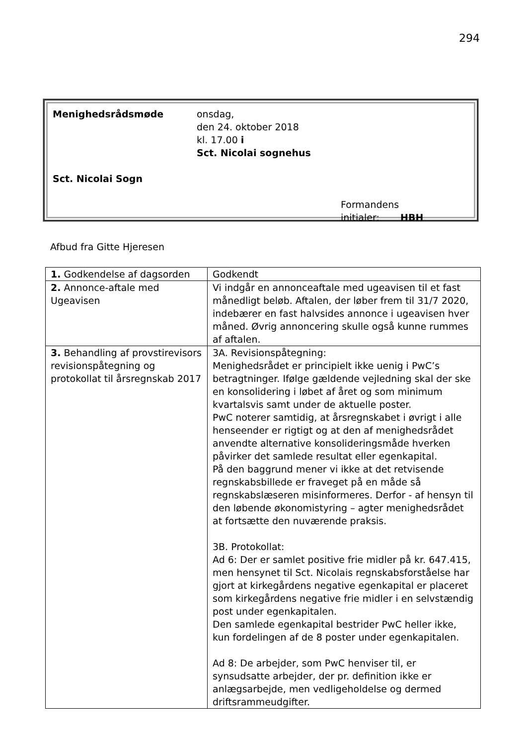294
Menighedsrådsmøde
Sct. Nicolai Sogn
onsdag,
den 24. oktober 2018
kl. 17.00 i
Sct. Nicolai sognehus
Formandens
initialer: HBH
Afbud fra Gitte Hjeresen
| 1. Godkendelse af dagsorden | Godkendt |
| 2. Annonce-aftale med Ugeavisen | Vi indgår en annonceaftale med ugeavisen til et fast månedligt beløb. Aftalen, der løber frem til 31/7 2020, indebærer en fast halvsides annonce i ugeavisen hver måned. Øvrig annoncering skulle også kunne rummes af aftalen. |
| 3. Behandling af provstirevisors revisionspåtegning og protokollat til årsregnskab 2017 | 3A. Revisionspåtegning: Menighedsrådet er principielt ikke uenig i PwC’s betragtninger. Ifølge gældende vejledning skal der ske en konsolidering i løbet af året og som minimum kvartalsvis samt under de aktuelle poster. PwC noterer samtidig, at årsregnskabet i øvrigt i alle henseender er rigtigt og at den af menighedsrådet anvendte alternative konsolideringsmåde hverken påvirker det samlede resultat eller egenkapital. På den baggrund mener vi ikke at det retvisende regnskabsbillede er fraveget på en måde så regnskabslæseren misinformeres. Derfor - af hensyn til den løbende økonomistyring – agter menighedsrådet at fortsætte den nuværende praksis. 3B. Protokollat: Ad 6: Der er samlet positive frie midler på kr. 647.415, men hensynet til Sct. Nicolais regnskabsforståelse har gjort at kirkegårdens negative egenkapital er placeret som kirkegårdens negative frie midler i en selvstændig post under egenkapitalen. Den samlede egenkapital bestrider PwC heller ikke, kun fordelingen af de 8 poster under egenkapitalen. Ad 8: De arbejder, som PwC henviser til, er synsudsatte arbejder, der pr. definition ikke er anlægsarbejde, men vedligeholdelse og dermed driftsrammeudgifter. |